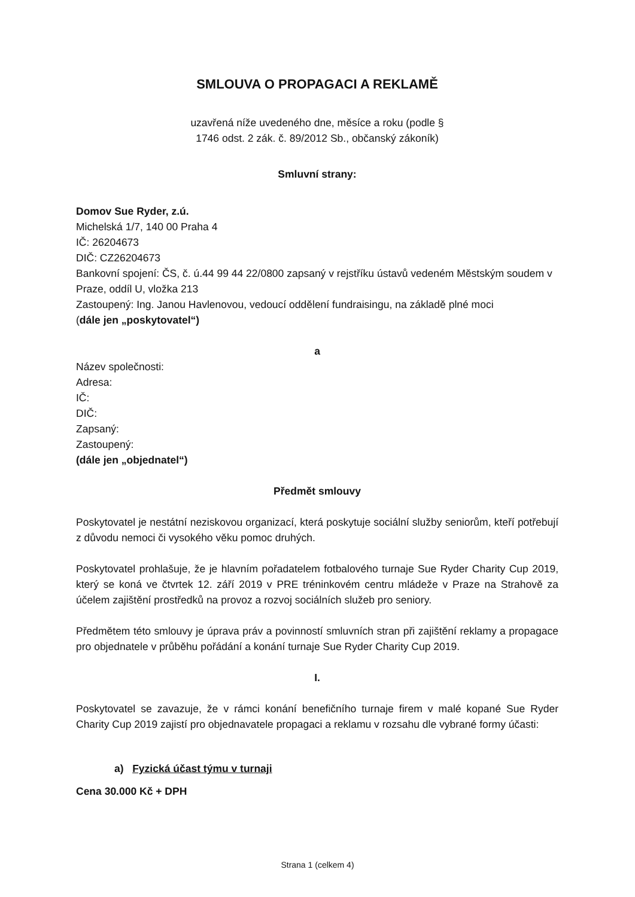SMLOUVA O PROPAGACI A REKLAMĚ
uzavřená níže uvedeného dne, měsíce a roku (podle § 1746 odst. 2 zák. č. 89/2012 Sb., občanský zákoník)
Smluvní strany:
Domov Sue Ryder, z.ú.
Michelská 1/7, 140 00 Praha 4
IČ: 26204673
DIČ: CZ26204673
Bankovní spojení: ČS, č. ú.44 99 44 22/0800 zapsaný v rejstříku ústavů vedeném Městským soudem v Praze, oddíl U, vložka 213
Zastoupený: Ing. Janou Havlenovou, vedoucí oddělení fundraisingu, na základě plné moci
(dále jen „poskytovatel“)
a
Název společnosti:
Adresa:
IČ:
DIČ:
Zapsaný:
Zastoupený:
(dále jen „objednatel“)
Předmět smlouvy
Poskytovatel je nestátní neziskovou organizací, která poskytuje sociální služby seniorům, kteří potřebují z důvodu nemoci či vysokého věku pomoc druhých.
Poskytovatel prohlašuje, že je hlavním pořadatelem fotbalového turnaje Sue Ryder Charity Cup 2019, který se koná ve čtvrtek 12. září 2019 v PRE tréninkovém centru mládeže v Praze na Strahově za účelem zajištění prostředků na provoz a rozvoj sociálních služeb pro seniory.
Předmětem této smlouvy je úprava práv a povinností smluvních stran při zajištění reklamy a propagace pro objednatele v průběhu pořádání a konání turnaje Sue Ryder Charity Cup 2019.
I.
Poskytovatel se zavazuje, že v rámci konání benefičního turnaje firem v malé kopané Sue Ryder Charity Cup 2019 zajistí pro objednavatele propagaci a reklamu v rozsahu dle vybrané formy účasti:
a) Fyzická účast týmu v turnaji
Cena 30.000 Kč + DPH
Strana 1 (celkem 4)